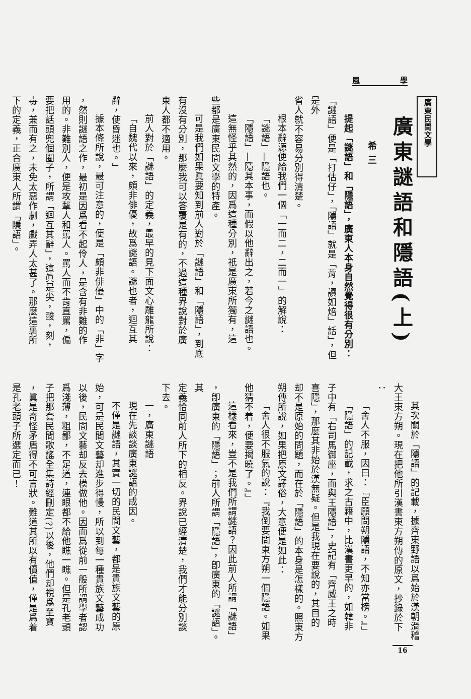風 學
廣東民間文學
廣東謎語和隱語(上) 希三
提起「謎語」和「隱語」，廣東人本身自然覺得很有分別：
「謎語」便是「打估仔」，「隱語」就是「背，讀如焙」話」，但是外
省人就不容易分別得清楚。
根本辭源便給我們一個「一而二，二而一」的解說：
「謎語」—隱語也。
「隱語」—隱其本事，而假以他辭出之，若今之謎語也。
這無怪乎其然的，因爲這種分別，祇是廣東所獨有，這
些都是廣東民間文學的特產。
可是我們如果眞要知到前人對於「謎語」和「隱語」，到底
有沒有分別，那麼我可以答覆是有的，不過這種界說對於廣
東人都不適用。
前人對於「謎語」的定義，最早的見下面文心雕龍所說：
「自魏代以來，頗非俳優，故爲謎語。謎也者，迴互其
辭，使昏迷也。」
據本條所說，最可注意的，便是「頗非俳優」中的「非」字
，然則謎語之作，最初是因爲看不起伶人，是含有非難的作
用的。非難別人，便是攻擊人和罵人。罵人而不肯直罵，偏
要把話頭兜個圈子，所謂「迴互其辭」，這眞是尖，酸，刻，
毒，兼而有之，未免太惡作劇，戲弄人太甚了。那麼這裏所
下的定義，正合廣東人所謂「隱語」。
其次關於「隱語」的記載，據齊東野語以爲始於漢朝滑稽
大王東方朔。現在把他所引漢書東方朔傳的原文，抄錄於下
：
「舍人不服，因曰：『臣願問朔隱語，不知亦當榜。』」
「隱語」的記載，求之古籍中，比漢書更早的，如韓非
子中有「右司馬御座，而與王隱語」，史記有「齊威王之時
喜隱」，那麼其非始於漢無疑。但是我現在要說的，其目的
却不是原始的問題，而在於「隱語」的本身是怎樣的。照東方
朔傳所說，如果把原文譯俗，大意便是如此：
「舍人很不服氣的說：『我倒要問東方朔一個隱語。如果
他猜不着，便要揭曉了。』」
這樣看來，豈不是我們所謂謎語？因此前人所謂「謎語」
，卽廣東的「隱語」；前人所謂「隱語」，卽廣東的「謎語」。其
定義恰同前人所下的相反。界說已經清楚，我們才能分別談
下去。
一，廣東謎語
現在先談談廣東謎語的成因。
不僅是謎語，其實一切的民間文藝，都是貴族文藝的原
始，可是民間文藝却進步得慢，所以到每一種貴族文藝成功
以後，民間文藝却反去模做他。因而爲從前一般所謂學者認
爲淺薄，粗鄙，不足道，連眼都不給他瞧一瞧。但是孔老頭
子把那套民間歌謠全集詩經刪定(?)以後，他們却視爲至寶
，眞是奇怪矛盾得不可言狀。難道其所以有價值，僅是爲着
是孔老頭子所選定而已！
16